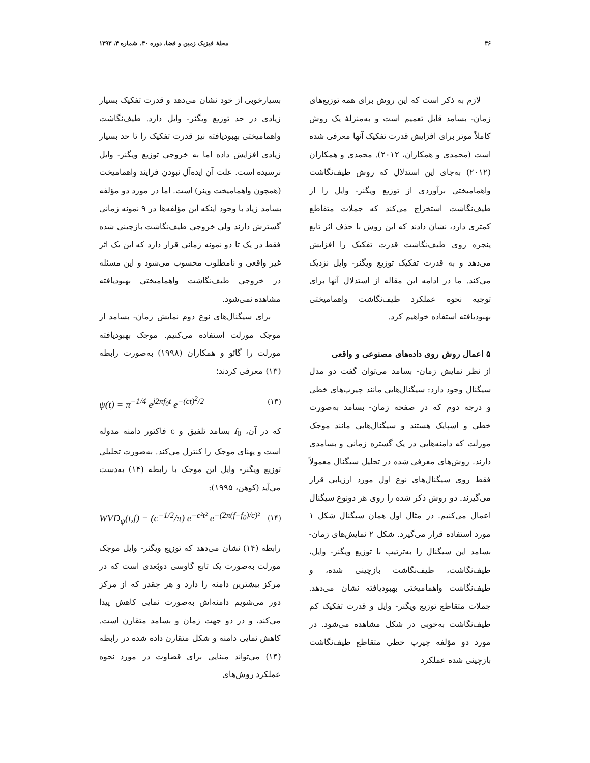۴۶ مجلهٔ فیزیک زمین و فضا، دوره ۴۰، شماره ۴، ۱۳۹۳
لازم به ذکر است که این روش برای همه توزیع‌های زمان- بسامد قابل تعمیم است و به‌منزلهٔ یک روش کاملاً موثر برای افزایش قدرت تفکیک آنها معرفی شده است (محمدی و همکاران، ۲۰۱۲). محمدی و همکاران (۲۰۱۲) به‌جای این استدلال که روش طیف‌نگاشت واهمامیختی برآوردی از توزیع ویگنر- وایل را از طیف‌نگاشت استخراج می‌کند که جملات متقاطع کمتری دارد، نشان دادند که این روش با حذف اثر تابع پنجره روی طیف‌نگاشت قدرت تفکیک را افزایش می‌دهد و به قدرت تفکیک توزیع ویگنر- وایل نزدیک می‌کند. ما در ادامه این مقاله از استدلال آنها برای توجیه نحوه عملکرد طیف‌نگاشت واهمامیختی بهبودیافته استفاده خواهیم کرد.
۵ اعمال روش روی داده‌های مصنوعی و واقعی
از نظر نمایش زمان- بسامد می‌توان گفت دو مدل سیگنال وجود دارد: سیگنال‌هایی مانند چیرپ‌های خطی و درجه دوم که در صفحه زمان- بسامد به‌صورت خطی و اسپایک هستند و سیگنال‌هایی مانند موجک مورلت که دامنه‌هایی در یک گستره زمانی و بسامدی دارند. روش‌های معرفی شده در تحلیل سیگنال معمولاً فقط روی سیگنال‌های نوع اول مورد ارزیابی قرار می‌گیرند. دو روش ذکر شده را روی هر دونوع سیگنال اعمال می‌کنیم. در مثال اول همان سیگنال شکل ۱ مورد استفاده قرار می‌گیرد. شکل ۲ نمایش‌های زمان- بسامد این سیگنال را به‌ترتیب با توزیع ویگنر- وایل، طیف‌نگاشت، طیف‌نگاشت بازچینی شده، و طیف‌نگاشت واهمامیختی بهبودیافته نشان می‌دهد. جملات متقاطع توزیع ویگنر- وایل و قدرت تفکیک کم طیف‌نگاشت به‌خوبی در شکل مشاهده می‌شود. در مورد دو مؤلفه چیرپ خطی متقاطع طیف‌نگاشت بازچینی شده عملکرد
بسیارخوبی از خود نشان می‌دهد و قدرت تفکیک بسیار زیادی در حد توزیع ویگنر- وایل دارد. طیف‌نگاشت واهمامیختی بهبودیافته نیز قدرت تفکیک را تا حد بسیار زیادی افزایش داده اما به خروجی توزیع ویگنر- وایل نرسیده است. علت آن ایده‌آل نبودن فرایند واهمامیخت (همچون واهمامیخت وینر) است. اما در مورد دو مؤلفه بسامد زیاد با وجود اینکه این مؤلفه‌ها در ۹ نمونه زمانی گسترش دارند ولی خروجی طیف‌نگاشت بازچینی شده فقط در یک تا دو نمونه زمانی قرار دارد که این یک اثر غیر واقعی و نامطلوب محسوب می‌شود و این مسئله در خروجی طیف‌نگاشت واهمامیختی بهبودیافته مشاهده نمی‌شود.
برای سیگنال‌های نوع دوم نمایش زمان- بسامد از موجک مورلت استفاده می‌کنیم. موجک بهبودیافته مورلت را گائو و همکاران (۱۹۹۸) به‌صورت رابطه (۱۳) معرفی کردند؛
ψ(t) = π<sup>−1/4</sup> e<sup>j2πf<sub>0</sub>t</sup> e<sup>−(ct)<sup>2</sup>/2</sup> (۱۳)
که در آن، f<sub>0</sub> بسامد تلفیق و c فاکتور دامنه مدوله است و پهنای موجک را کنترل می‌کند. به‌صورت تحلیلی توزیع ویگنر- وایل این موجک با رابطه (۱۴) به‌دست می‌آید (کوهن، ۱۹۹۵):
WVD<sub>ψ</sub>(t,f) = (c<sup>−1/2</sup>/π) e<sup>−c²t²</sup> e<sup>−(2π(f−f<sub>0</sub>)/c)²</sup> (۱۴)
رابطه (۱۴) نشان می‌دهد که توزیع ویگنر- وایل موجک مورلت به‌صورت یک تابع گاوسی دوبُعدی است که در مرکز بیشترین دامنه را دارد و هر چقدر که از مرکز دور می‌شویم دامنه‌اش به‌صورت نمایی کاهش پیدا می‌کند، و در دو جهت زمان و بسامد متقارن است. کاهش نمایی دامنه و شکل متقارن داده شده در رابطه (۱۴) می‌تواند مبنایی برای قضاوت در مورد نحوه عملکرد روش‌های